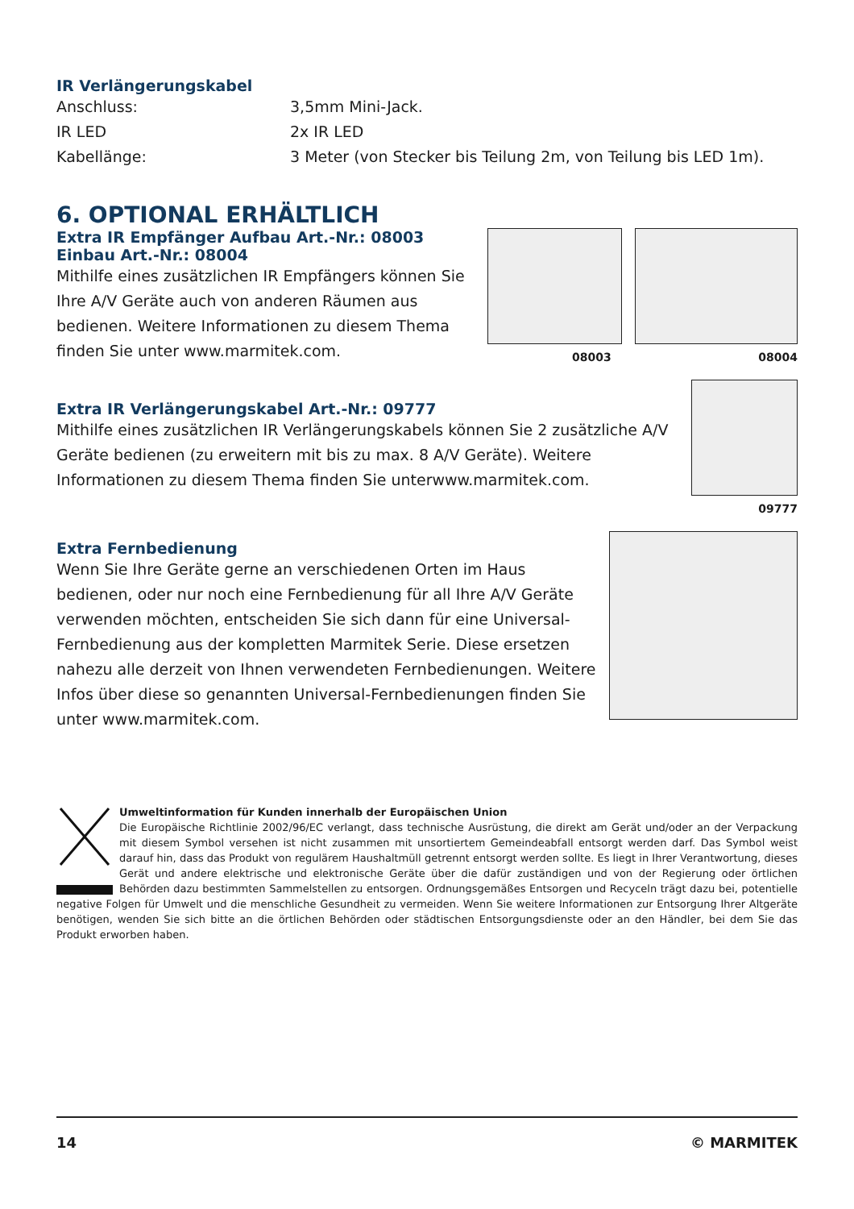IR Verlängerungskabel
Anschluss: 3,5mm Mini-Jack.
IR LED 2x IR LED
Kabellänge: 3 Meter (von Stecker bis Teilung 2m, von Teilung bis LED 1m).
6. OPTIONAL ERHÄLTLICH
Extra IR Empfänger Aufbau Art.-Nr.: 08003
Einbau Art.-Nr.: 08004
Mithilfe eines zusätzlichen IR Empfängers können Sie Ihre A/V Geräte auch von anderen Räumen aus bedienen. Weitere Informationen zu diesem Thema finden Sie unter www.marmitek.com.
08003 08004
Extra IR Verlängerungskabel Art.-Nr.: 09777
Mithilfe eines zusätzlichen IR Verlängerungskabels können Sie 2 zusätzliche A/V Geräte bedienen (zu erweitern mit bis zu max. 8 A/V Geräte). Weitere Informationen zu diesem Thema finden Sie unterwww.marmitek.com.
09777
Extra Fernbedienung
Wenn Sie Ihre Geräte gerne an verschiedenen Orten im Haus bedienen, oder nur noch eine Fernbedienung für all Ihre A/V Geräte verwenden möchten, entscheiden Sie sich dann für eine Universal-Fernbedienung aus der kompletten Marmitek Serie. Diese ersetzen nahezu alle derzeit von Ihnen verwendeten Fernbedienungen. Weitere Infos über diese so genannten Universal-Fernbedienungen finden Sie unter www.marmitek.com.
Umweltinformation für Kunden innerhalb der Europäischen Union
Die Europäische Richtlinie 2002/96/EC verlangt, dass technische Ausrüstung, die direkt am Gerät und/oder an der Verpackung mit diesem Symbol versehen ist nicht zusammen mit unsortiertem Gemeindeabfall entsorgt werden darf. Das Symbol weist darauf hin, dass das Produkt von regulärem Haushaltmüll getrennt entsorgt werden sollte. Es liegt in Ihrer Verantwortung, dieses Gerät und andere elektrische und elektronische Geräte über die dafür zuständigen und von der Regierung oder örtlichen Behörden dazu bestimmten Sammelstellen zu entsorgen. Ordnungsgemäßes Entsorgen und Recyceln trägt dazu bei, potentielle negative Folgen für Umwelt und die menschliche Gesundheit zu vermeiden. Wenn Sie weitere Informationen zur Entsorgung Ihrer Altgeräte benötigen, wenden Sie sich bitte an die örtlichen Behörden oder städtischen Entsorgungsdienste oder an den Händler, bei dem Sie das Produkt erworben haben.
14 © MARMITEK